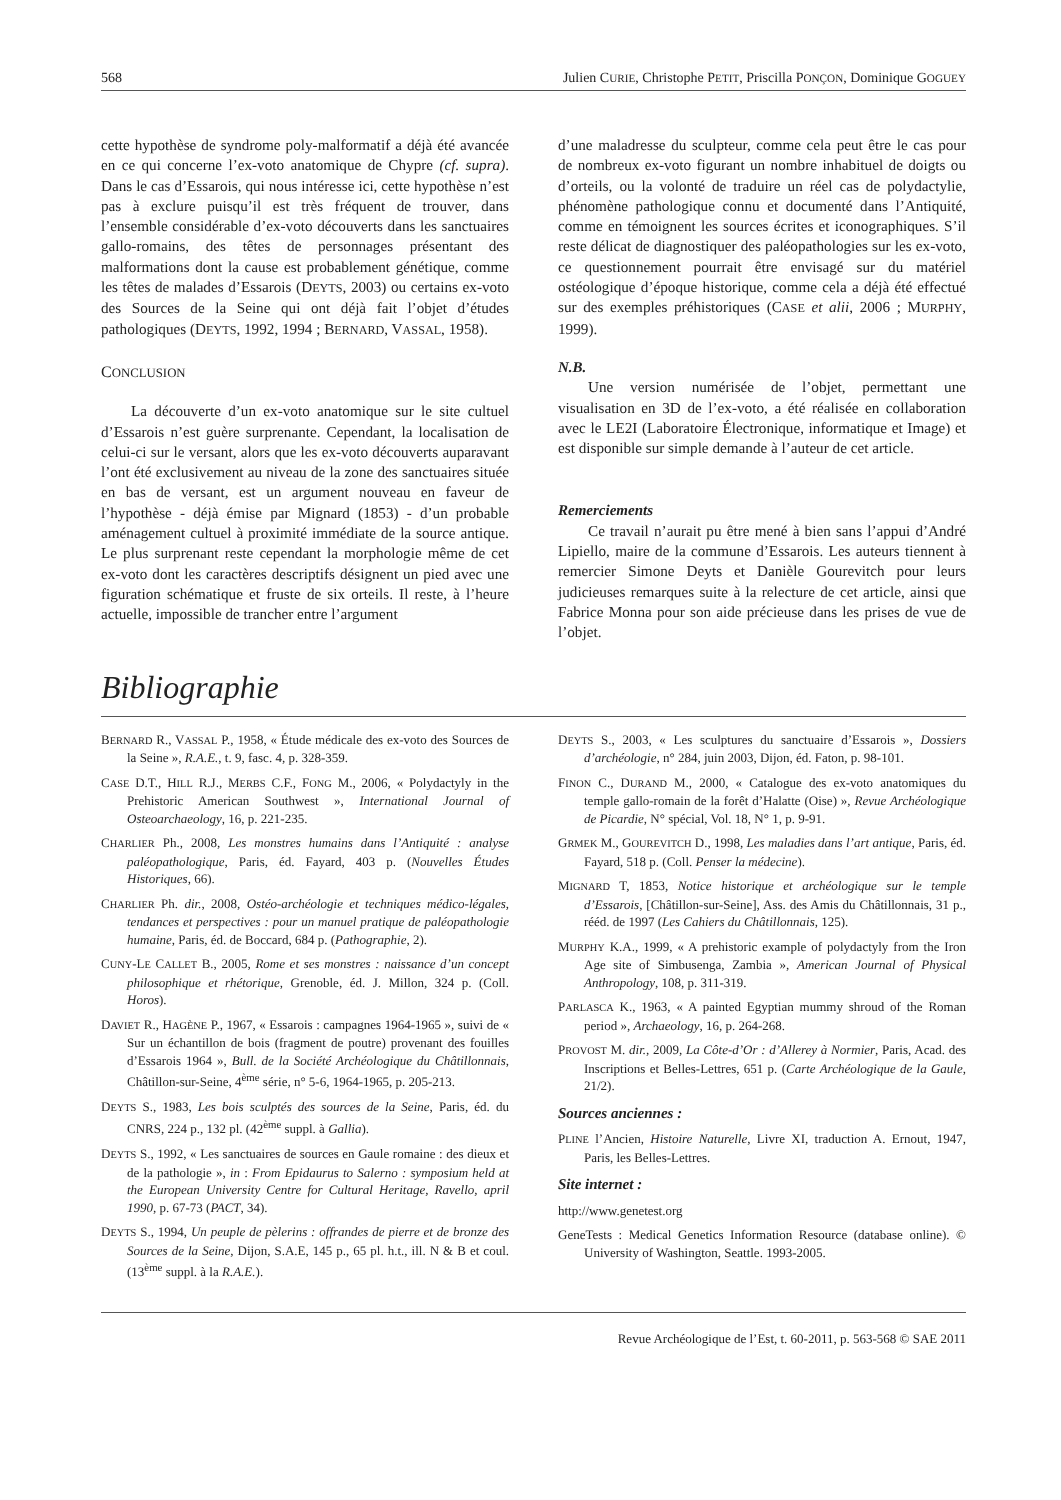568 Julien CURIE, Christophe PETIT, Priscilla PONÇON, Dominique GOGUEY
cette hypothèse de syndrome poly-malformatif a déjà été avancée en ce qui concerne l’ex-voto anatomique de Chypre (cf. supra). Dans le cas d’Essarois, qui nous intéresse ici, cette hypothèse n’est pas à exclure puisqu’il est très fréquent de trouver, dans l’ensemble considérable d’ex-voto découverts dans les sanctuaires gallo-romains, des têtes de personnages présentant des malformations dont la cause est probablement génétique, comme les têtes de malades d’Essarois (DEYTS, 2003) ou certains ex-voto des Sources de la Seine qui ont déjà fait l’objet d’études pathologiques (DEYTS, 1992, 1994 ; BERNARD, VASSAL, 1958).
CONCLUSION
La découverte d’un ex-voto anatomique sur le site cultuel d’Essarois n’est guère surprenante. Cependant, la localisation de celui-ci sur le versant, alors que les ex-voto découverts auparavant l’ont été exclusivement au niveau de la zone des sanctuaires située en bas de versant, est un argument nouveau en faveur de l’hypothèse - déjà émise par Mignard (1853) - d’un probable aménagement cultuel à proximité immédiate de la source antique. Le plus surprenant reste cependant la morphologie même de cet ex-voto dont les caractères descriptifs désignent un pied avec une figuration schématique et fruste de six orteils. Il reste, à l’heure actuelle, impossible de trancher entre l’argument
d’une maladresse du sculpteur, comme cela peut être le cas pour de nombreux ex-voto figurant un nombre inhabituel de doigts ou d’orteils, ou la volonté de traduire un réel cas de polydactylie, phénomène pathologique connu et documenté dans l’Antiquité, comme en témoignent les sources écrites et iconographiques. S’il reste délicat de diagnostiquer des paléopathologies sur les ex-voto, ce questionnement pourrait être envisagé sur du matériel ostéologique d’époque historique, comme cela a déjà été effectué sur des exemples préhistoriques (CASE et alii, 2006 ; MURPHY, 1999).
N.B.
Une version numérisée de l’objet, permettant une visualisation en 3D de l’ex-voto, a été réalisée en collaboration avec le LE2I (Laboratoire Électronique, informatique et Image) et est disponible sur simple demande à l’auteur de cet article.
Remerciements
Ce travail n’aurait pu être mené à bien sans l’appui d’André Lipiello, maire de la commune d’Essarois. Les auteurs tiennent à remercier Simone Deyts et Danièle Gourevitch pour leurs judicieuses remarques suite à la relecture de cet article, ainsi que Fabrice Monna pour son aide précieuse dans les prises de vue de l’objet.
Bibliographie
BERNARD R., VASSAL P., 1958, « Étude médicale des ex-voto des Sources de la Seine », R.A.E., t. 9, fasc. 4, p. 328-359.
CASE D.T., HILL R.J., MERBS C.F., FONG M., 2006, « Polydactyly in the Prehistoric American Southwest », International Journal of Osteoarchaeology, 16, p. 221-235.
CHARLIER Ph., 2008, Les monstres humains dans l’Antiquité : analyse paléopathologique, Paris, éd. Fayard, 403 p. (Nouvelles Études Historiques, 66).
CHARLIER Ph. dir., 2008, Ostéo-archéologie et techniques médico-légales, tendances et perspectives : pour un manuel pratique de paléopathologie humaine, Paris, éd. de Boccard, 684 p. (Pathographie, 2).
CUNY-LE CALLET B., 2005, Rome et ses monstres : naissance d’un concept philosophique et rhétorique, Grenoble, éd. J. Millon, 324 p. (Coll. Horos).
DAVIET R., HAGÈNE P., 1967, « Essarois : campagnes 1964-1965 », suivi de « Sur un échantillon de bois (fragment de poutre) provenant des fouilles d’Essarois 1964 », Bull. de la Société Archéologique du Châtillonnais, Châtillon-sur-Seine, 4<sup>ème</sup> série, n° 5-6, 1964-1965, p. 205-213.
DEYTS S., 1983, Les bois sculptés des sources de la Seine, Paris, éd. du CNRS, 224 p., 132 pl. (42<sup>ème</sup> suppl. à Gallia).
DEYTS S., 1992, « Les sanctuaires de sources en Gaule romaine : des dieux et de la pathologie », in : From Epidaurus to Salerno : symposium held at the European University Centre for Cultural Heritage, Ravello, april 1990, p. 67-73 (PACT, 34).
DEYTS S., 1994, Un peuple de pèlerins : offrandes de pierre et de bronze des Sources de la Seine, Dijon, S.A.E, 145 p., 65 pl. h.t., ill. N & B et coul. (13<sup>ème</sup> suppl. à la R.A.E.).
DEYTS S., 2003, « Les sculptures du sanctuaire d’Essarois », Dossiers d’archéologie, n° 284, juin 2003, Dijon, éd. Faton, p. 98-101.
FINON C., DURAND M., 2000, « Catalogue des ex-voto anatomiques du temple gallo-romain de la forêt d’Halatte (Oise) », Revue Archéologique de Picardie, N° spécial, Vol. 18, N° 1, p. 9-91.
GRMEK M., GOUREVITCH D., 1998, Les maladies dans l’art antique, Paris, éd. Fayard, 518 p. (Coll. Penser la médecine).
MIGNARD T, 1853, Notice historique et archéologique sur le temple d’Essarois, [Châtillon-sur-Seine], Ass. des Amis du Châtillonnais, 31 p., rééd. de 1997 (Les Cahiers du Châtillonnais, 125).
MURPHY K.A., 1999, « A prehistoric example of polydactyly from the Iron Age site of Simbusenga, Zambia », American Journal of Physical Anthropology, 108, p. 311-319.
PARLASCA K., 1963, « A painted Egyptian mummy shroud of the Roman period », Archaeology, 16, p. 264-268.
PROVOST M. dir., 2009, La Côte-d’Or : d’Allerey à Normier, Paris, Acad. des Inscriptions et Belles-Lettres, 651 p. (Carte Archéologique de la Gaule, 21/2).
Sources anciennes :
PLINE l’Ancien, Histoire Naturelle, Livre XI, traduction A. Ernout, 1947, Paris, les Belles-Lettres.
Site internet :
http://www.genetest.org
GeneTests : Medical Genetics Information Resource (database online). © University of Washington, Seattle. 1993-2005.
Revue Archéologique de l’Est, t. 60-2011, p. 563-568 © SAE 2011